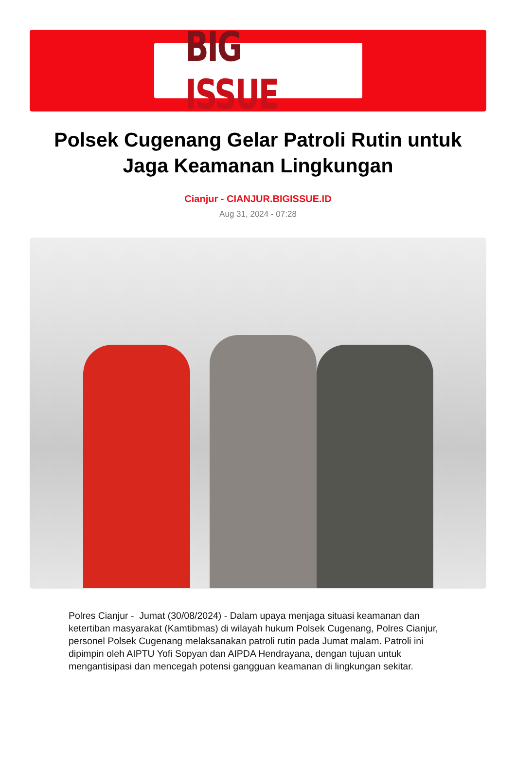BIG ISSUE
Polsek Cugenang Gelar Patroli Rutin untuk Jaga Keamanan Lingkungan
Cianjur - CIANJUR.BIGISSUE.ID
Aug 31, 2024 - 07:28
Polres Cianjur - Jumat (30/08/2024) - Dalam upaya menjaga situasi keamanan dan ketertiban masyarakat (Kamtibmas) di wilayah hukum Polsek Cugenang, Polres Cianjur, personel Polsek Cugenang melaksanakan patroli rutin pada Jumat malam. Patroli ini dipimpin oleh AIPTU Yofi Sopyan dan AIPDA Hendrayana, dengan tujuan untuk mengantisipasi dan mencegah potensi gangguan keamanan di lingkungan sekitar.